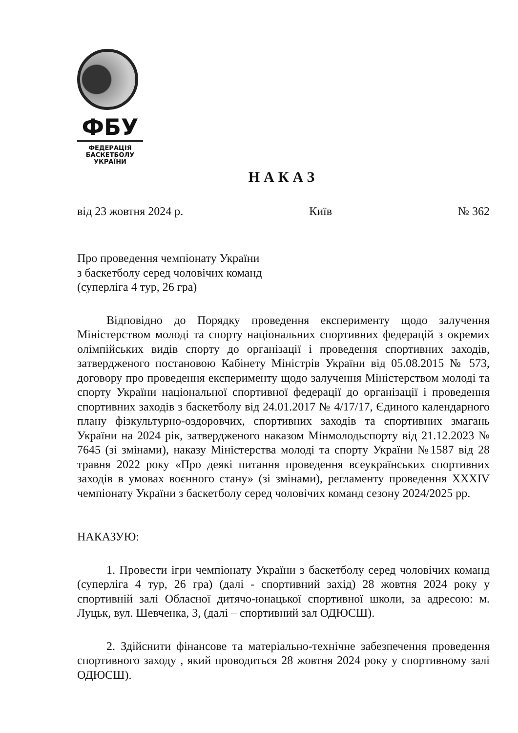ФБУ
ФЕДЕРАЦІЯ
БАСКЕТБОЛУ
УКРАЇНИ
НАКАЗ
від 23 жовтня 2024 р. Київ № 362
Про проведення чемпіонату України
з баскетболу серед чоловічих команд
(суперліга 4 тур, 26 гра)
Відповідно до Порядку проведення експерименту щодо залучення Міністерством молоді та спорту національних спортивних федерацій з окремих олімпійських видів спорту до організації і проведення спортивних заходів, затвердженого постановою Кабінету Міністрів України від 05.08.2015 № 573, договору про проведення експерименту щодо залучення Міністерством молоді та спорту України національної спортивної федерації до організації і проведення спортивних заходів з баскетболу від 24.01.2017 № 4/17/17, Єдиного календарного плану фізкультурно-оздоровчих, спортивних заходів та спортивних змагань України на 2024 рік, затвердженого наказом Мінмолодьспорту від 21.12.2023 № 7645 (зі змінами), наказу Міністерства молоді та спорту України №1587 від 28 травня 2022 року «Про деякі питання проведення всеукраїнських спортивних заходів в умовах воєнного стану» (зі змінами), регламенту проведення XXXIV чемпіонату України з баскетболу серед чоловічих команд сезону 2024/2025 рр.
НАКАЗУЮ:
1. Провести ігри чемпіонату України з баскетболу серед чоловічих команд (суперліга 4 тур, 26 гра) (далі - спортивний захід) 28 жовтня 2024 року у спортивній залі Обласної дитячо-юнацької спортивної школи, за адресою: м. Луцьк, вул. Шевченка, 3, (далі – спортивний зал ОДЮСШ).
2. Здійснити фінансове та матеріально-технічне забезпечення проведення спортивного заходу , який проводиться 28 жовтня 2024 року у спортивному залі ОДЮСШ).